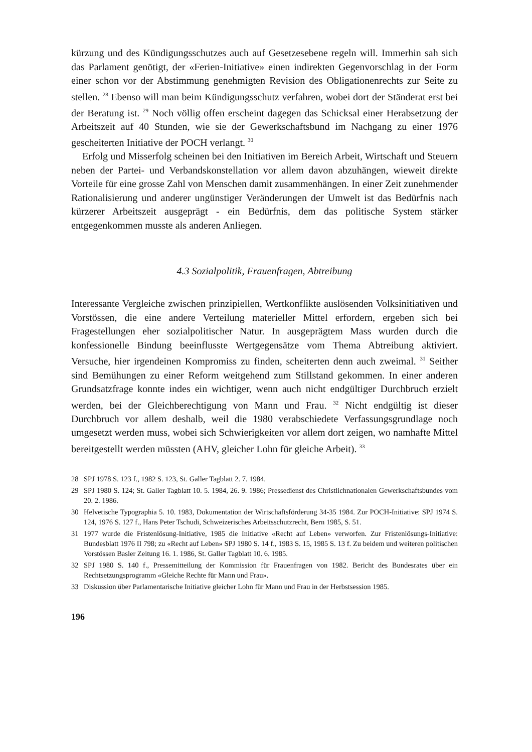kürzung und des Kündigungsschutzes auch auf Gesetzesebene regeln will. Immerhin sah sich das Parlament genötigt, der «Ferien-Initiative» einen indirekten Gegenvorschlag in der Form einer schon vor der Abstimmung genehmigten Revision des Obligationenrechts zur Seite zu stellen. <sup>28</sup> Ebenso will man beim Kündigungsschutz verfahren, wobei dort der Ständerat erst bei der Beratung ist. <sup>29</sup> Noch völlig offen erscheint dagegen das Schicksal einer Herabsetzung der Arbeitszeit auf 40 Stunden, wie sie der Gewerkschaftsbund im Nachgang zu einer 1976 gescheiterten Initiative der POCH verlangt. <sup>30</sup>
Erfolg und Misserfolg scheinen bei den Initiativen im Bereich Arbeit, Wirtschaft und Steuern neben der Partei- und Verbandskonstellation vor allem davon abzuhängen, wieweit direkte Vorteile für eine grosse Zahl von Menschen damit zusammenhängen. In einer Zeit zunehmender Rationalisierung und anderer ungünstiger Veränderungen der Umwelt ist das Bedürfnis nach kürzerer Arbeitszeit ausgeprägt - ein Bedürfnis, dem das politische System stärker entgegenkommen musste als anderen Anliegen.
4.3 Sozialpolitik, Frauenfragen, Abtreibung
Interessante Vergleiche zwischen prinzipiellen, Wertkonflikte auslösenden Volksinitiativen und Vorstössen, die eine andere Verteilung materieller Mittel erfordern, ergeben sich bei Fragestellungen eher sozialpolitischer Natur. In ausgeprägtem Mass wurden durch die konfessionelle Bindung beeinflusste Wertgegensätze vom Thema Abtreibung aktiviert. Versuche, hier irgendeinen Kompromiss zu finden, scheiterten denn auch zweimal. <sup>31</sup> Seither sind Bemühungen zu einer Reform weitgehend zum Stillstand gekommen. In einer anderen Grundsatzfrage konnte indes ein wichtiger, wenn auch nicht endgültiger Durchbruch erzielt werden, bei der Gleichberechtigung von Mann und Frau. <sup>32</sup> Nicht endgültig ist dieser Durchbruch vor allem deshalb, weil die 1980 verabschiedete Verfassungsgrundlage noch umgesetzt werden muss, wobei sich Schwierigkeiten vor allem dort zeigen, wo namhafte Mittel bereitgestellt werden müssten (AHV, gleicher Lohn für gleiche Arbeit). <sup>33</sup>
28 SPJ 1978 S. 123 f., 1982 S. 123, St. Galler Tagblatt 2. 7. 1984.
29 SPJ 1980 S. 124; St. Galler Tagblatt 10. 5. 1984, 26. 9. 1986; Pressedienst des Christlichnationalen Gewerkschaftsbundes vom 20. 2. 1986.
30 Helvetische Typographia 5. 10. 1983, Dokumentation der Wirtschaftsförderung 34-35 1984. Zur POCH-Initiative: SPJ 1974 S. 124, 1976 S. 127 f., Hans Peter Tschudi, Schweizerisches Arbeitsschutzrecht, Bern 1985, S. 51.
31 1977 wurde die Fristenlösung-Initiative, 1985 die Initiative «Recht auf Leben» verworfen. Zur Fristenlösungs-Initiative: Bundesblatt 1976 II 798; zu «Recht auf Leben» SPJ 1980 S. 14 f., 1983 S. 15, 1985 S. 13 f. Zu beidem und weiteren politischen Vorstössen Basler Zeitung 16. 1. 1986, St. Galler Tagblatt 10. 6. 1985.
32 SPJ 1980 S. 140 f., Pressemitteilung der Kommission für Frauenfragen von 1982. Bericht des Bundesrates über ein Rechtsetzungsprogramm «Gleiche Rechte für Mann und Frau».
33 Diskussion über Parlamentarische Initiative gleicher Lohn für Mann und Frau in der Herbstsession 1985.
196